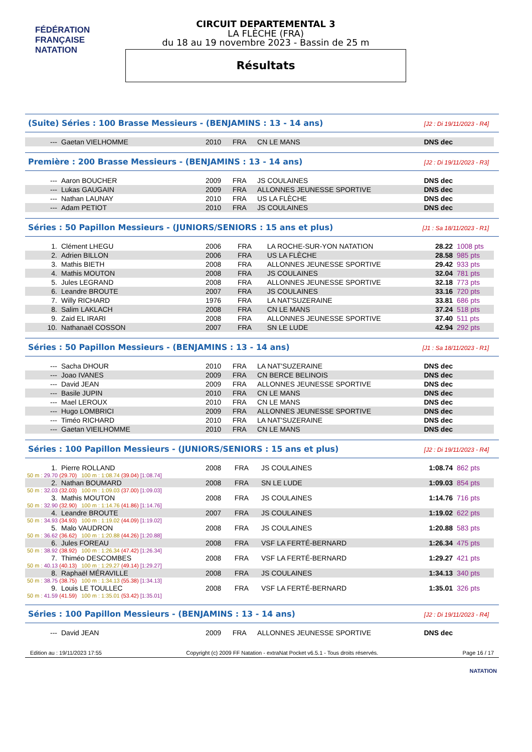FÉDÉRATION FRANÇAISE NATATION
CIRCUIT DEPARTEMENTAL 3
LA FLÈCHE (FRA)
du 18 au 19 novembre 2023 - Bassin de 25 m
Résultats
(Suite) Séries : 100 Brasse Messieurs - (BENJAMINS : 13 - 14 ans) [J2 : Di 19/11/2023 - R4]
| --- | Gaetan VIELHOMME | 2010 | FRA | CN LE MANS | DNS dec | |
Première : 200 Brasse Messieurs - (BENJAMINS : 13 - 14 ans) [J2 : Di 19/11/2023 - R3]
| --- | Aaron BOUCHER | 2009 | FRA | JS COULAINES | DNS dec | |
| --- | Lukas GAUGAIN | 2009 | FRA | ALLONNES JEUNESSE SPORTIVE | DNS dec | |
| --- | Nathan LAUNAY | 2010 | FRA | US LA FLÈCHE | DNS dec | |
| --- | Adam PETIOT | 2010 | FRA | JS COULAINES | DNS dec | |
Séries : 50 Papillon Messieurs - (JUNIORS/SENIORS : 15 ans et plus) [J1 : Sa 18/11/2023 - R1]
| 1. | Clément LHEGU | 2006 | FRA | LA ROCHE-SUR-YON NATATION | 28.22 | 1008 pts |
| 2. | Adrien BILLON | 2006 | FRA | US LA FLÈCHE | 28.58 | 985 pts |
| 3. | Mathis BIETH | 2008 | FRA | ALLONNES JEUNESSE SPORTIVE | 29.42 | 933 pts |
| 4. | Mathis MOUTON | 2008 | FRA | JS COULAINES | 32.04 | 781 pts |
| 5. | Jules LEGRAND | 2008 | FRA | ALLONNES JEUNESSE SPORTIVE | 32.18 | 773 pts |
| 6. | Leandre BROUTE | 2007 | FRA | JS COULAINES | 33.16 | 720 pts |
| 7. | Willy RICHARD | 1976 | FRA | LA NAT'SUZERAINE | 33.81 | 686 pts |
| 8. | Salim LAKLACH | 2008 | FRA | CN LE MANS | 37.24 | 518 pts |
| 9. | Zaid EL IRARI | 2008 | FRA | ALLONNES JEUNESSE SPORTIVE | 37.40 | 511 pts |
| 10. | Nathanaël COSSON | 2007 | FRA | SN LE LUDE | 42.94 | 292 pts |
Séries : 50 Papillon Messieurs - (BENJAMINS : 13 - 14 ans) [J1 : Sa 18/11/2023 - R1]
| --- | Sacha DHOUR | 2010 | FRA | LA NAT'SUZERAINE | DNS dec | |
| --- | Joao IVANES | 2009 | FRA | CN BERCE BELINOIS | DNS dec | |
| --- | David JEAN | 2009 | FRA | ALLONNES JEUNESSE SPORTIVE | DNS dec | |
| --- | Basile JUPIN | 2010 | FRA | CN LE MANS | DNS dec | |
| --- | Mael LEROUX | 2010 | FRA | CN LE MANS | DNS dec | |
| --- | Hugo LOMBRICI | 2009 | FRA | ALLONNES JEUNESSE SPORTIVE | DNS dec | |
| --- | Timéo RICHARD | 2010 | FRA | LA NAT'SUZERAINE | DNS dec | |
| --- | Gaetan VIEILHOMME | 2010 | FRA | CN LE MANS | DNS dec | |
Séries : 100 Papillon Messieurs - (JUNIORS/SENIORS : 15 ans et plus) [J2 : Di 19/11/2023 - R4]
| 1. | Pierre ROLLAND | 2008 | FRA | JS COULAINES | 1:08.74 | 862 pts |
| 50 m : 29.70 (29.70) 100 m : 1:08.74 (39.04) [1:08.74] | | | | | | |
| 2. | Nathan BOUMARD | 2008 | FRA | SN LE LUDE | 1:09.03 | 854 pts |
| 50 m : 32.03 (32.03) 100 m : 1:09.03 (37.00) [1:09.03] | | | | | | |
| 3. | Mathis MOUTON | 2008 | FRA | JS COULAINES | 1:14.76 | 716 pts |
| 50 m : 32.90 (32.90) 100 m : 1:14.76 (41.86) [1:14.76] | | | | | | |
| 4. | Leandre BROUTE | 2007 | FRA | JS COULAINES | 1:19.02 | 622 pts |
| 50 m : 34.93 (34.93) 100 m : 1:19.02 (44.09) [1:19.02] | | | | | | |
| 5. | Malo VAUDRON | 2008 | FRA | JS COULAINES | 1:20.88 | 583 pts |
| 50 m : 36.62 (36.62) 100 m : 1:20.88 (44.26) [1:20.88] | | | | | | |
| 6. | Jules FOREAU | 2008 | FRA | VSF LA FERTÉ-BERNARD | 1:26.34 | 475 pts |
| 50 m : 38.92 (38.92) 100 m : 1:26.34 (47.42) [1:26.34] | | | | | | |
| 7. | Thiméo DESCOMBES | 2008 | FRA | VSF LA FERTÉ-BERNARD | 1:29.27 | 421 pts |
| 50 m : 40.13 (40.13) 100 m : 1:29.27 (49.14) [1:29.27] | | | | | | |
| 8. | Raphaël MÉRAVILLE | 2008 | FRA | JS COULAINES | 1:34.13 | 340 pts |
| 50 m : 38.75 (38.75) 100 m : 1:34.13 (55.38) [1:34.13] | | | | | | |
| 9. | Louis LE TOULLEC | 2008 | FRA | VSF LA FERTÉ-BERNARD | 1:35.01 | 326 pts |
| 50 m : 41.59 (41.59) 100 m : 1:35.01 (53.42) [1:35.01] | | | | | | |
Séries : 100 Papillon Messieurs - (BENJAMINS : 13 - 14 ans) [J2 : Di 19/11/2023 - R4]
| --- | David JEAN | 2009 | FRA | ALLONNES JEUNESSE SPORTIVE | DNS dec | |
Edition au : 19/11/2023 17:55 Copyright (c) 2009 FF Natation - extraNat Pocket v6.5.1 - Tous droits réservés. Page 16 / 17
NATATION